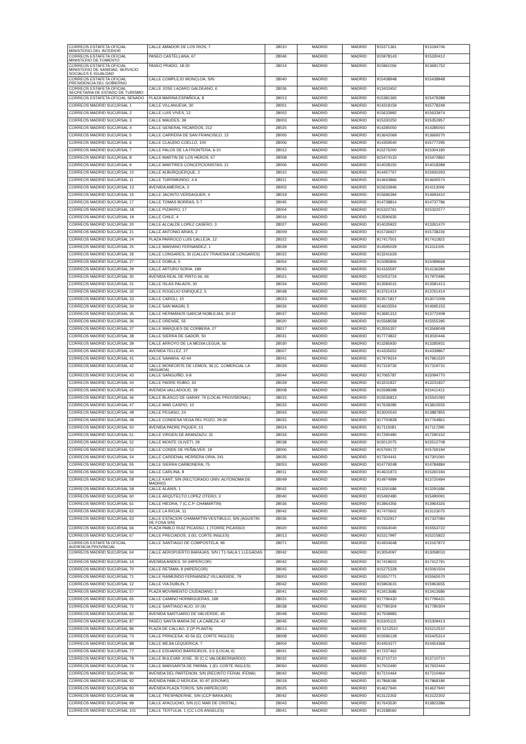| CORREOS ESTAFETA OFICIAL MINISTERIO DEL INTERIOR | CALLE AMADOR DE LOS RIOS, 7 | 28010 | MADRID | MADRID | 915371361 | 913194706 |
| CORREOS ESTAFETA OFICIAL MINISTERIO DE FOMENTO | PASEO CASTELLANA, 67 | 28046 | MADRID | MADRID | 915978143 | 915330412 |
| CORREOS ESTAFETA OFICIAL MINISTERIO DE SANIDAD, SERVICIO SOCIALES E IGUALDAD | PASEO PRADO, 18-20 | 28014 | MADRID | MADRID | 915961056 | 913691752 |
| CORREOS ESTAFETA OFICIAL PRESIDENCIA DEL GOBIERNO | CALLE COMPLEJO MONCLOA, S/N | 28040 | MADRID | MADRID | 915438948 | 915438948 |
| CORREOS ESTAFETA OFICIAL SECRETARIA DE ESTADO DE TURISMO | CALLE JOSE LAZARO GALDEANO, 6 | 28036 | MADRID | MADRID | 913433452 | |
| CORREOS ESTAFETA OFICIAL SENADO | PLAZA MARINA ESPAÑOLA, 8 | 28013 | MADRID | MADRID | 915381365 | 915478388 |
| CORREOS MADRID SUCURSAL 1 | CALLE VILLANUEVA, 30 | 28001 | MADRID | MADRID | 914319159 | 915778249 |
| CORREOS MADRID SUCURSAL 2 | CALLE LUIS VIVES, 12 | 28002 | MADRID | MADRID | 915633992 | 915633974 |
| CORREOS MADRID SUCURSAL 3 | CALLE MAUDES, 39 | 28003 | MADRID | MADRID | 915330250 | 915352957 |
| CORREOS MADRID SUCURSAL 4 | CALLE GENERAL RICARDOS, 212 | 28025 | MADRID | MADRID | 914285050 | 914285050 |
| CORREOS MADRID SUCURSAL 5 | CALLE CARRERA DE SAN FRANCISCO, 13 | 28005 | MADRID | MADRID | 913642069 | 913669270 |
| CORREOS MADRID SUCURSAL 6 | CALLE CLAUDIO COELLO, 100 | 28006 | MADRID | MADRID | 914359540 | 915777295 |
| CORREOS MADRID SUCURSAL 7 | CALLE PALOS DE LA FRONTERA, 6-10 | 28012 | MADRID | MADRID | 915275000 | 915304180 |
| CORREOS MADRID SUCURSAL 8 | CALLE MARTIN DE LOS HEROS, 57 | 28008 | MADRID | MADRID | 915474133 | 915472860 |
| CORREOS MADRID SUCURSAL 9 | CALLE MARTIRES CONCEPCIONISTAS, 21 | 28006 | MADRID | MADRID | 914028150 | 914018389 |
| CORREOS MADRID SUCURSAL 10 | CALLE ALBURQUERQUE, 2 | 28010 | MADRID | MADRID | 914457767 | 915930293 |
| CORREOS MADRID SUCURSAL 11 | CALLE TURISMUNDO, 4-6 | 28011 | MADRID | MADRID | 914643866 | 914645574 |
| CORREOS MADRID SUCURSAL 13 | AVENIDA AMERICA, 3 | 28002 | MADRID | MADRID | 915633946 | 914113006 |
| CORREOS MADRID SUCURSAL 15 | CALLE JACINTO VERDAGUER, 4 | 28019 | MADRID | MADRID | 915696394 | 914693410 |
| CORREOS MADRID SUCURSAL 17 | CALLE TOMAS BORRAS, 5-7 | 28045 | MADRID | MADRID | 914738814 | 914737786 |
| CORREOS MADRID SUCURSAL 18 | CALLE PIZARRO, 17 | 28004 | MADRID | MADRID | 915322761 | 915322577 |
| CORREOS MADRID SUCURSAL 19 | CALLE CHILE, 4 | 28016 | MADRID | MADRID | 913590635 | |
| CORREOS MADRID SUCURSAL 20 | CALLE ALCALDE LOPEZ CASERO, 3 | 28027 | MADRID | MADRID | 914035922 | 913261470 |
| CORREOS MADRID SUCURSAL 21 | CALLE ANTONIO ARIAS, 2 | 28009 | MADRID | MADRID | 915736927 | 915738226 |
| CORREOS MADRID SUCURSAL 24 | PLAZA PARROCO LUIS CALLEJA, 12 | 28022 | MADRID | MADRID | 917417501 | 917411823 |
| CORREOS MADRID SUCURSAL 25 | CALLE MARIANO FERNANDEZ, 1 | 28039 | MADRID | MADRID | 914595029 | 913111005 |
| CORREOS MADRID SUCURSAL 26 | CALLE LONGARES, 30 (CALLEV TRAVESIA DE LONGARES) | 28022 | MADRID | MADRID | 913241629 | |
| CORREOS MADRID SUCURSAL 27 | CALLE DOBLA, 5 | 28054 | MADRID | MADRID | 915085806 | 915089668 |
| CORREOS MADRID SUCURSAL 29 | CALLE ARTURO SORIA, 189 | 28043 | MADRID | MADRID | 914165597 | 914136284 |
| CORREOS MADRID SUCURSAL 30 | AVENIDA REAL DE PINTO 66, 66 | 28021 | MADRID | MADRID | 915053724 | 917970495 |
| CORREOS MADRID SUCURSAL 31 | CALLE ISLAS PALAOS, 30 | 28034 | MADRID | MADRID | 913584515 | 913581413 |
| CORREOS MADRID SUCURSAL 32 | CALLE ROGELIO ENRIQUEZ, 5 | 28048 | MADRID | MADRID | 913761414 | 913761414 |
| CORREOS MADRID SUCURSAL 33 | CALLE CAROLI, 10 | 28023 | MADRID | MADRID | 913571817 | 913071009 |
| CORREOS MADRID SUCURSAL 34 | CALLE SAN MAGIN, 5 | 28026 | MADRID | MADRID | 914603554 | 914695153 |
| CORREOS MADRID SUCURSAL 35 | CALLE HERMANOS GARCIA NOBLEJAS, 30-32 | 28037 | MADRID | MADRID | 913681313 | 913772408 |
| CORREOS MADRID SUCURSAL 36 | CALLE ORENSE, 55 | 28020 | MADRID | MADRID | 915568558 | 915555395 |
| CORREOS MADRID SUCURSAL 37 | CALLE MARQUES DE CORBERA, 27 | 28017 | MADRID | MADRID | 913555357 | 913568048 |
| CORREOS MADRID SUCURSAL 38 | CALLE SIERRA DE GADOR, 50 | 28031 | MADRID | MADRID | 917774822 | 913030446 |
| CORREOS MADRID SUCURSAL 39 | CALLE ARROYO DE LA MEDIA LEGUA, 56 | 28030 | MADRID | MADRID | 913285930 | 913285931 |
| CORREOS MADRID SUCURSAL 40 | AVENIDA TELLEZ, 27 | 28007 | MADRID | MADRID | 914335652 | 914339867 |
| CORREOS MADRID SUCURSAL 41 | CALLE SAHARA, 42-44 | 28041 | MADRID | MADRID | 917979314 | 917961520 |
| CORREOS MADRID SUCURSAL 42 | CALLE MONFORTE DE LEMOS, 36 (C. COMERCIAL LA VAGUADA) | 28029 | MADRID | MADRID | 917319726 | 917319731 |
| CORREOS MADRID SUCURSAL 43 | CALLE SANGUIÑO, 6-8 | 28044 | MADRID | MADRID | 917065787 | 915094770 |
| CORREOS MADRID SUCURSAL 44 | CALLE PADRE RUBIO, 43 | 28029 | MADRID | MADRID | 913231837 | 913231837 |
| CORREOS MADRID SUCURSAL 45 | AVENIDA VALLADOLID, 39 | 28008 | MADRID | MADRID | 915598398 | 915411413 |
| CORREOS MADRID SUCURSAL 46 | CALLE BLASCO DE GARAY, 74 (LOCAL PROVISIONAL) | 28015 | MADRID | MADRID | 915536813 | 915541093 |
| CORREOS MADRID SUCURSAL 47 | CALLE MAR CASPIO, 10 | 28033 | MADRID | MADRID | 917639285 | 913810555 |
| CORREOS MADRID SUCURSAL 48 | CALLE PEGASO, 24 | 28043 | MADRID | MADRID | 913000543 | 913887855 |
| CORREOS MADRID SUCURSAL 49 | CALLE CONDESA VEGA DEL POZO, 29-30 | 28032 | MADRID | MADRID | 917750828 | 917764861 |
| CORREOS MADRID SUCURSAL 50 | AVENIDA PADRE PIQUER, 13 | 28024 | MADRID | MADRID | 917115081 | 917117295 |
| CORREOS MADRID SUCURSAL 51 | CALLE VIRGEN DE ARANZAZU, 31 | 28034 | MADRID | MADRID | 917290480 | 917290152 |
| CORREOS MADRID SUCURSAL 52 | CALLE MONTE OLIVETI, 29 | 28038 | MADRID | MADRID | 915012075 | 915512708 |
| CORREOS MADRID SUCURSAL 53 | CALLE CONDE DE PEÑALVER, 19 | 28006 | MADRID | MADRID | 915769172 | 915769194 |
| CORREOS MADRID SUCURSAL 54 | CALLE CARDENAL HERRERA ORIA, 241 | 28035 | MADRID | MADRID | 917304441 | 917301091 |
| CORREOS MADRID SUCURSAL 55 | CALLE SIERRA CARBONERA, 75 | 28053 | MADRID | MADRID | 914779248 | 914784884 |
| CORREOS MADRID SUCURSAL 56 | CALLE CARLINA, 8 | 28011 | MADRID | MADRID | 914631873 | 915260184 |
| CORREOS MADRID SUCURSAL 58 | CALLE KANT, S/N (RECTORADO UNIV. AUTONOMA DE MADRID) | 28049 | MADRID | MADRID | 914974999 | 913720494 |
| CORREOS MADRID SUCURSAL 59 | CALLE ALANIS, 1 | 28042 | MADRID | MADRID | 913291686 | 913291686 |
| CORREOS MADRID SUCURSAL 60 | CALLE ARQUTECTO LOPEZ OTERO, 3 | 28040 | MADRID | MADRID | 915492480 | 915490091 |
| CORREOS MADRID SUCURSAL 61 | CALLE HIEDRA, 7 (C.C.P. CHAMARTIN) | 28036 | MADRID | MADRID | 913964356 | 913964326 |
| CORREOS MADRID SUCURSAL 62 | CALLE LA RIOJA, 11 | 28042 | MADRID | MADRID | 917470602 | 913123075 |
| CORREOS MADRID SUCURSAL 63 | CALLE ESTACION CHAMARTIN-VESTIBULO, S/N (AGUSTIN DE FOXA S/N) | 28036 | MADRID | MADRID | 917332917 | 917337084 |
| CORREOS MADRID SUCURSAL 66 | PLAZA PABLO RUIZ PICASSO, 1 (TORRE PICASSO) | 28020 | MADRID | MADRID | 915564040 | 915554722 |
| CORREOS MADRID SUCURSAL 67 | CALLE PRECIADOS, 3 (EL CORTE INGLES) | 28013 | MADRID | MADRID | 915317997 | 915215822 |
| CORREOS ESTAFETA OFICIAL AUDIENCIA PROVINCIAL | CALLE SANTIAGO DE COMPOSTELA, 96 | 28071 | MADRID | MADRID | 914934648 | 913167872 |
| CORREOS MADRID SUCURSAL 64 | CALLE AEROPUERTO BARAJAS, S/N ( T1-SALA 1 LLEGADAS ) | 28042 | MADRID | MADRID | 913054097 | 913058033 |
| CORREOS MADRID SUCURSAL 14 | AVENIDA ANDES, 50 (HIPERCOR) | 28042 | MADRID | MADRID | 917419603 | 917412791 |
| CORREOS MADRID SUCURSAL 70 | CALLE RETAMA, 8 (HIPERCOR) | 28045 | MADRID | MADRID | 915275328 | 915061504 |
| CORREOS MADRID SUCURSAL 71 | CALLE RAIMUNDO FERNANDEZ VILLAVERDE, 79 | 28003 | MADRID | MADRID | 915557771 | 915565570 |
| CORREOS MADRID SUCURSAL 12 | CALLE VIA DUBLIN, 7 | 28042 | MADRID | MADRID | 915963615 | 915963655 |
| CORREOS MADRID SUCURSAL 57 | PLAZA MOVIMIENTO CIUDADANO, 1 | 28041 | MADRID | MADRID | 913413686 | 913413686 |
| CORREOS MADRID SUCURSAL 65 | CALLE CAMINO HORMIGUERAS, 169 | 28031 | MADRID | MADRID | 917796430 | 917796431 |
| CORREOS MADRID SUCURSAL 72 | CALLE SANTIAGO ALIO, 10 (A) | 28038 | MADRID | MADRID | 917780304 | 917780304 |
| CORREOS MADRID SUCURSAL 82 | AVENIDA SANTUARIO DE VALVERDE, 45 | 28049 | MADRID | MADRID | 917508983 | |
| CORREOS MADRID SUCURSAL 87 | PASEO SANTA MARIA DE LA CABEZA, 42 | 28045 | MADRID | MADRID | 915305115 | 915309413 |
| CORREOS MADRID SUCURSAL 86 | PLAZA DE CALLAO, 2 (3ª PLANTA) | 28013 | MADRID | MADRID | 91 5212510 | 915212510 |
| CORREOS MADRID SUCURSAL 73 | CALLE PRINCESA, 42-56 (EL CORTE INGLES) | 28008 | MADRID | MADRID | 915596128 | 915425314 |
| CORREOS MADRID SUCURSAL 88 | CALLE MEJIA LEQUERICA, 7 | 28004 | MADRID | MADRID | 914454377 | 914454368 |
| CORREOS MADRID SUCURSAL 77 | CALLE EDUARDO BARREIROS, 3-5 (LOCAL 6) | 28041 | MADRID | MADRID | 917237462 | |
| CORREOS MADRID SUCURSAL 78 | CALLE BULEVAR JOSE, 35 (C.C.VALDEBERNARDO) | 28032 | MADRID | MADRID | 913710710 | 913710710 |
| CORREOS MADRID SUCURSAL 74 | CALLE MARGARITA DE PARMA, 1 (EL CORTE INGLES) | 28050 | MADRID | MADRID | 917502490 | 917502444 |
| CORREOS MADRID SUCURSAL 90 | AVENIDA DEL PARTENON, S/N (RECINTO FERIAL IFEMA) | 28042 | MADRID | MADRID | 917210464 | 917210464 |
| CORREOS MADRID SUCURSAL 92 | AVENIDA PABLO NERUDA, 91-97 (ERONKI) | 28018 | MADRID | MADRID | 917868186 | 917868186 |
| CORREOS MADRID SUCURSAL 93 | AVENIDA PLAZA TOROS, S/N (HIPERCOR) | 28025 | MADRID | MADRID | 914627940 | 914627940 |
| CORREOS MADRID SUCURSAL 98 | CALLE TRESPADERNE, S/N (CCP BARAJAS) | 28042 | MADRID | MADRID | 913122302 | 913122302 |
| CORREOS MADRID SUCURSAL 99 | CALLE AYACUCHO, S/N (CC MAR DE CRISTAL) | 28043 | MADRID | MADRID | 917643530 | 913823386 |
| CORREOS MADRID SUCURSAL 101 | CALLE TERTULIA, 1 (CC LOS ANGELES) | 28041 | MADRID | MADRID | 913188060 | |